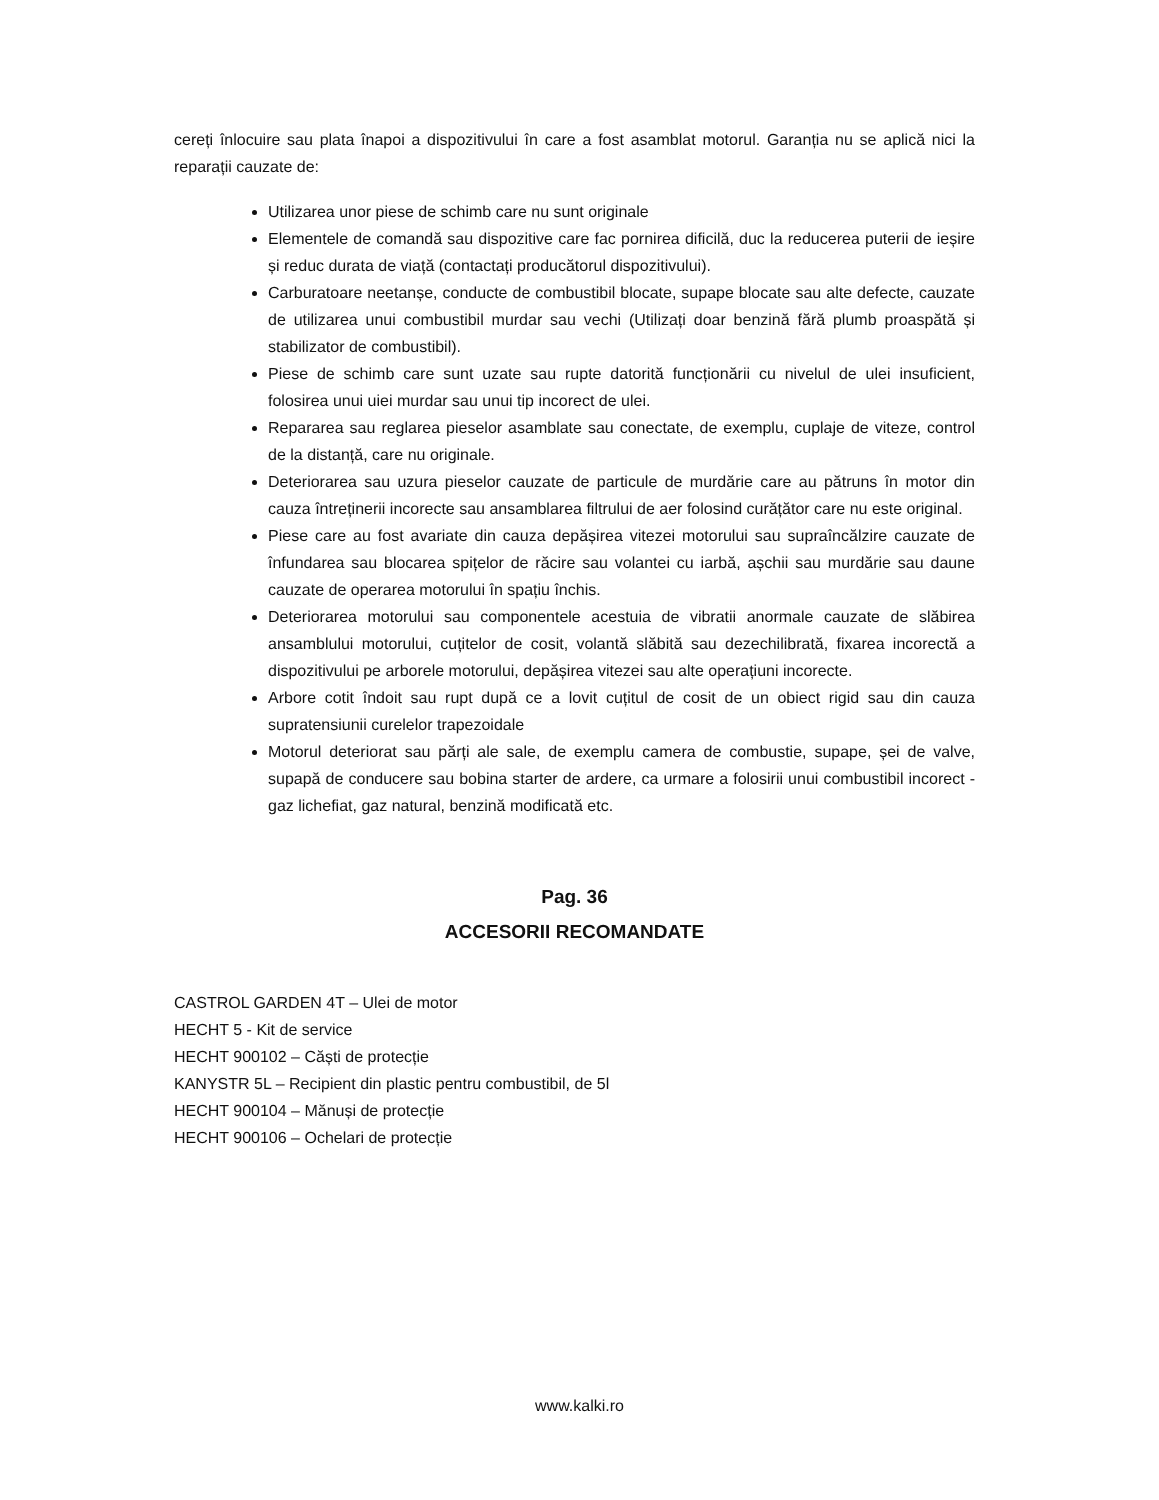cereți înlocuire sau plata înapoi a dispozitivului în care a fost asamblat motorul. Garanția nu se aplică nici la reparații cauzate de:
Utilizarea unor piese de schimb care nu sunt originale
Elementele de comandă sau dispozitive care fac pornirea dificilă, duc la reducerea puterii de ieșire și reduc durata de viață (contactați producătorul dispozitivului).
Carburatoare neetanșe, conducte de combustibil blocate, supape blocate sau alte defecte, cauzate de utilizarea unui combustibil murdar sau vechi (Utilizați doar benzină fără plumb proaspătă și stabilizator de combustibil).
Piese de schimb care sunt uzate sau rupte datorită funcționării cu nivelul de ulei insuficient, folosirea unui uiei murdar sau unui tip incorect de ulei.
Repararea sau reglarea pieselor asamblate sau conectate, de exemplu, cuplaje de viteze, control de la distanță, care nu originale.
Deteriorarea sau uzura pieselor cauzate de particule de murdărie care au pătruns în motor din cauza întreținerii incorecte sau ansamblarea filtrului de aer folosind curățător care nu este original.
Piese care au fost avariate din cauza depășirea vitezei motorului sau supraîncălzire cauzate de înfundarea sau blocarea spițelor de răcire sau volantei cu iarbă, așchii sau murdărie sau daune cauzate de operarea motorului în spațiu închis.
Deteriorarea motorului sau componentele acestuia de vibratii anormale cauzate de slăbirea ansamblului motorului, cuțitelor de cosit, volantă slăbită sau dezechilibrată, fixarea incorectă a dispozitivului pe arborele motorului, depășirea vitezei sau alte operațiuni incorecte.
Arbore cotit îndoit sau rupt după ce a lovit cuțitul de cosit de un obiect rigid sau din cauza supratensiunii curelelor trapezoidale
Motorul deteriorat sau părți ale sale, de exemplu camera de combustie, supape, șei de valve, supapă de conducere sau bobina starter de ardere, ca urmare a folosirii unui combustibil incorect - gaz lichefiat, gaz natural, benzină modificată etc.
Pag. 36
ACCESORII RECOMANDATE
CASTROL GARDEN 4T – Ulei de motor
HECHT 5 - Kit de service
HECHT 900102 – Căști de protecție
KANYSTR 5L – Recipient din plastic pentru combustibil, de 5l
HECHT 900104 – Mănuși de protecție
HECHT 900106 – Ochelari de protecție
www.kalki.ro